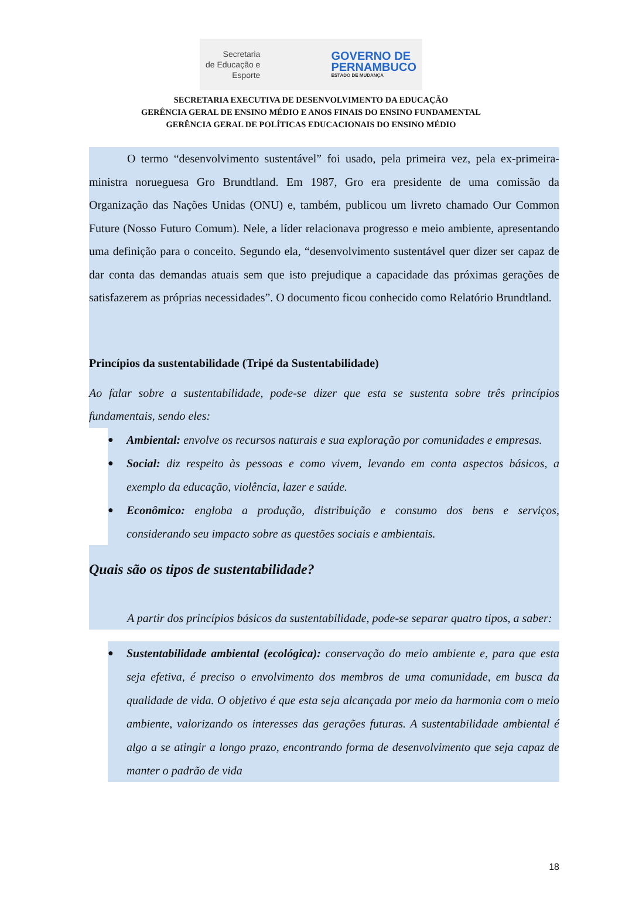Secretaria
de Educação e
Esporte
GOVERNO DE
PERNAMBUCO
ESTADO DE MUDANÇA
SECRETARIA EXECUTIVA DE DESENVOLVIMENTO DA EDUCAÇÃO
GERÊNCIA GERAL DE ENSINO MÉDIO E ANOS FINAIS DO ENSINO FUNDAMENTAL
GERÊNCIA GERAL DE POLÍTICAS EDUCACIONAIS DO ENSINO MÉDIO
O termo “desenvolvimento sustentável” foi usado, pela primeira vez, pela ex-primeira-ministra norueguesa Gro Brundtland. Em 1987, Gro era presidente de uma comissão da Organização das Nações Unidas (ONU) e, também, publicou um livreto chamado Our Common Future (Nosso Futuro Comum). Nele, a líder relacionava progresso e meio ambiente, apresentando uma definição para o conceito. Segundo ela, “desenvolvimento sustentável quer dizer ser capaz de dar conta das demandas atuais sem que isto prejudique a capacidade das próximas gerações de satisfazerem as próprias necessidades”. O documento ficou conhecido como Relatório Brundtland.
Princípios da sustentabilidade (Tripé da Sustentabilidade)
Ao falar sobre a sustentabilidade, pode-se dizer que esta se sustenta sobre três princípios fundamentais, sendo eles:
● Ambiental: envolve os recursos naturais e sua exploração por comunidades e empresas.
● Social: diz respeito às pessoas e como vivem, levando em conta aspectos básicos, a exemplo da educação, violência, lazer e saúde.
● Econômico: engloba a produção, distribuição e consumo dos bens e serviços, considerando seu impacto sobre as questões sociais e ambientais.
Quais são os tipos de sustentabilidade?
A partir dos princípios básicos da sustentabilidade, pode-se separar quatro tipos, a saber:
● Sustentabilidade ambiental (ecológica): conservação do meio ambiente e, para que esta seja efetiva, é preciso o envolvimento dos membros de uma comunidade, em busca da qualidade de vida. O objetivo é que esta seja alcançada por meio da harmonia com o meio ambiente, valorizando os interesses das gerações futuras. A sustentabilidade ambiental é algo a se atingir a longo prazo, encontrando forma de desenvolvimento que seja capaz de manter o padrão de vida
18